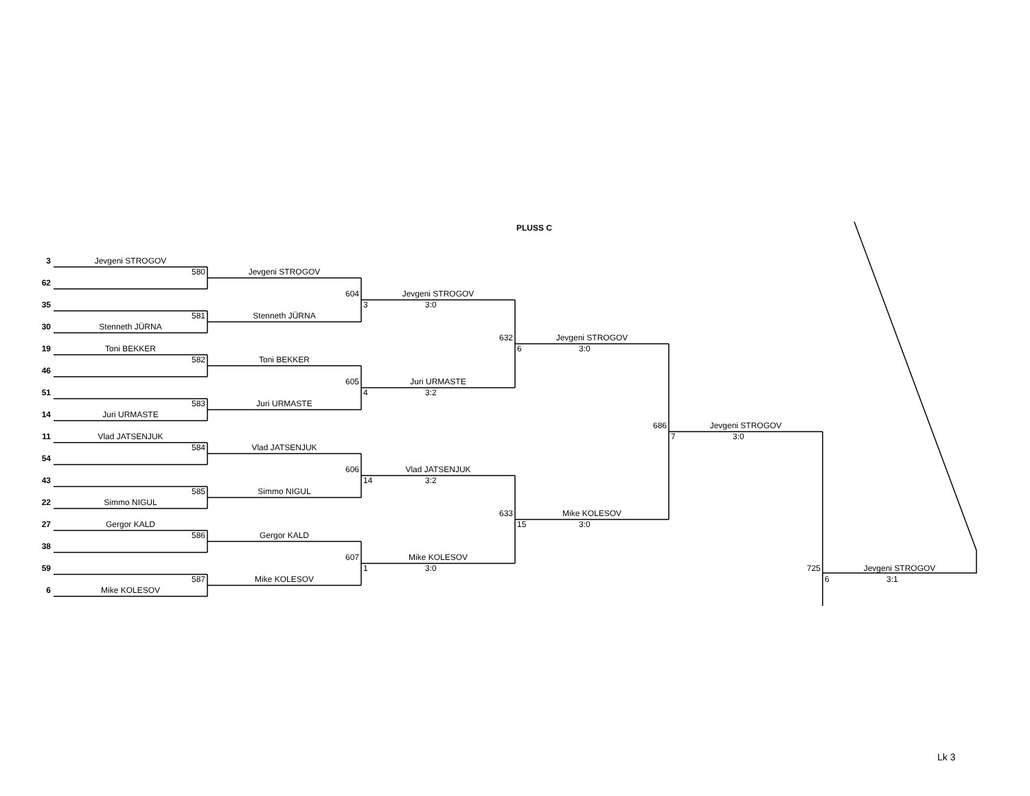PLUSS C
3
Jevgeni STROGOV
580
Jevgeni STROGOV
62
604
Jevgeni STROGOV
35
3 3:0
581
Stenneth JÜRNA
30
Stenneth JÜRNA
632
Jevgeni STROGOV
19
Toni BEKKER
6 3:0
582
Toni BEKKER
46
605
Juri URMASTE
51
4 3:2
583
Juri URMASTE
14
Juri URMASTE
686
Jevgeni STROGOV
11
Vlad JATSENJUK
7 3:0
584
Vlad JATSENJUK
54
606
Vlad JATSENJUK
43
14 3:2
585
Simmo NIGUL
22
Simmo NIGUL
633
Mike KOLESOV
27
Gergor KALD
15 3:0
586
Gergor KALD
38
607
Mike KOLESOV
59
1 3:0
725
Jevgeni STROGOV
587
Mike KOLESOV
6 3:1
6
Mike KOLESOV
Lk 3